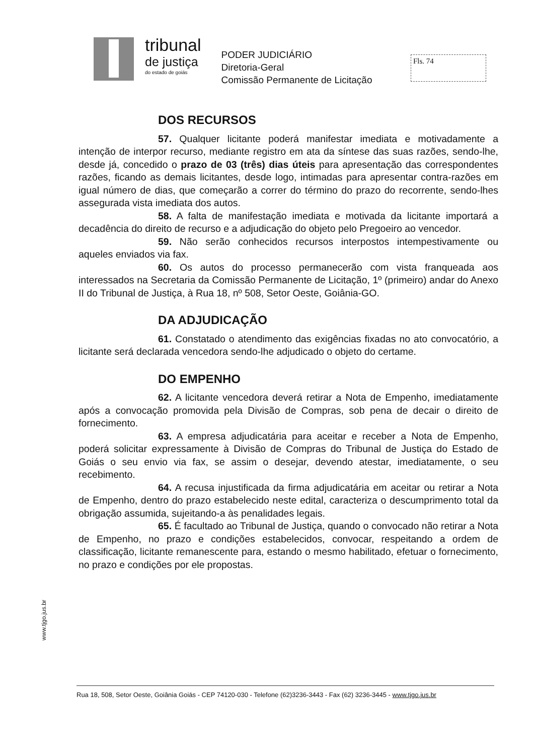tribunal
de justiça
do estado de goiás
PODER JUDICIÁRIO
Diretoria-Geral
Comissão Permanente de Licitação
Fls. 74
DOS RECURSOS
57. Qualquer licitante poderá manifestar imediata e motivadamente a intenção de interpor recurso, mediante registro em ata da síntese das suas razões, sendo-lhe, desde já, concedido o prazo de 03 (três) dias úteis para apresentação das correspondentes razões, ficando as demais licitantes, desde logo, intimadas para apresentar contra-razões em igual número de dias, que começarão a correr do término do prazo do recorrente, sendo-lhes assegurada vista imediata dos autos.
58. A falta de manifestação imediata e motivada da licitante importará a decadência do direito de recurso e a adjudicação do objeto pelo Pregoeiro ao vencedor.
59. Não serão conhecidos recursos interpostos intempestivamente ou aqueles enviados via fax.
60. Os autos do processo permanecerão com vista franqueada aos interessados na Secretaria da Comissão Permanente de Licitação, 1º (primeiro) andar do Anexo II do Tribunal de Justiça, à Rua 18, nº 508, Setor Oeste, Goiânia-GO.
DA ADJUDICAÇÃO
61. Constatado o atendimento das exigências fixadas no ato convocatório, a licitante será declarada vencedora sendo-lhe adjudicado o objeto do certame.
DO EMPENHO
62. A licitante vencedora deverá retirar a Nota de Empenho, imediatamente após a convocação promovida pela Divisão de Compras, sob pena de decair o direito de fornecimento.
63. A empresa adjudicatária para aceitar e receber a Nota de Empenho, poderá solicitar expressamente à Divisão de Compras do Tribunal de Justiça do Estado de Goiás o seu envio via fax, se assim o desejar, devendo atestar, imediatamente, o seu recebimento.
64. A recusa injustificada da firma adjudicatária em aceitar ou retirar a Nota de Empenho, dentro do prazo estabelecido neste edital, caracteriza o descumprimento total da obrigação assumida, sujeitando-a às penalidades legais.
65. É facultado ao Tribunal de Justiça, quando o convocado não retirar a Nota de Empenho, no prazo e condições estabelecidos, convocar, respeitando a ordem de classificação, licitante remanescente para, estando o mesmo habilitado, efetuar o fornecimento, no prazo e condições por ele propostas.
www.tjgo.jus.br
Rua 18, 508, Setor Oeste, Goiânia Goiás - CEP 74120-030 - Telefone (62)3236-3443 - Fax (62) 3236-3445 - www.tjgo.jus.br